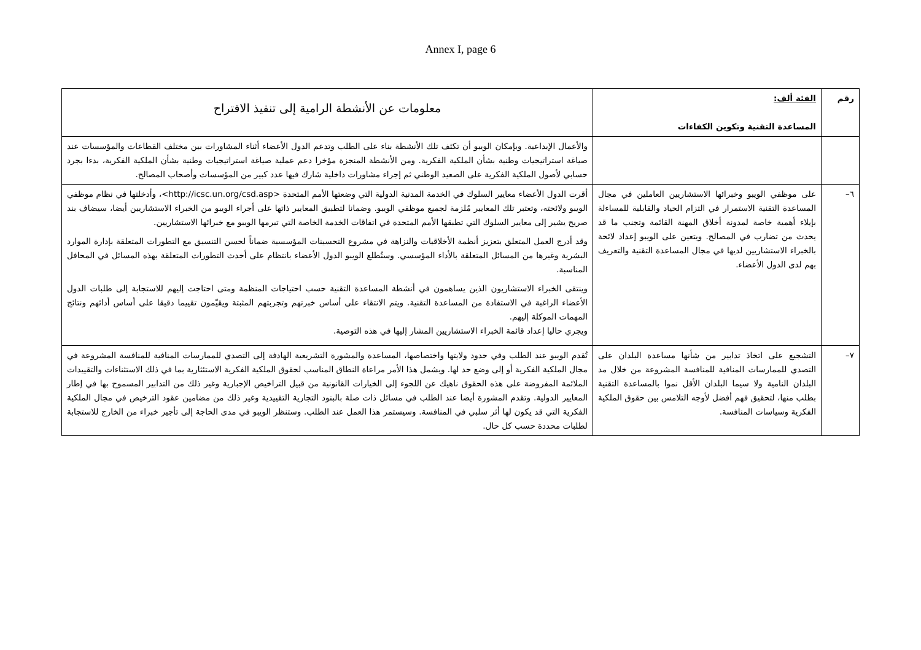Annex I, page 6
| رقم | الفئة ألف: المساعدة التقنية وتكوين الكفاءات | معلومات عن الأنشطة الرامية إلى تنفيذ الاقتراح |
| --- | --- | --- |
| | | والأعمال الإبداعية. وبإمكان الويبو أن تكثف تلك الأنشطة بناء على الطلب وتدعم الدول الأعضاء أثناء المشاورات بين مختلف القطاعات والمؤسسات عند صياغة استراتيجيات وطنية بشأن الملكية الفكرية. ومن الأنشطة المنجزة مؤخرا دعم عملية صياغة استراتيجيات وطنية بشأن الملكية الفكرية، بدءا بجرد حسابي لأصول الملكية الفكرية على الصعيد الوطني ثم إجراء مشاورات داخلية شارك فيها عدد كبير من المؤسسات وأصحاب المصالح. |
| ٦– | على موظفي الويبو وخبرائها الاستشاريين العاملين في مجال المساعدة التقنية الاستمرار في التزام الحياد والقابلية للمساءلة بإيلاء أهمية خاصة لمدونة أخلاق المهنة القائمة وتجنب ما قد يحدث من تضارب في المصالح. ويتعين على الويبو إعداد لائحة بالخبراء الاستشاريين لديها في مجال المساعدة التقنية والتعريف بهم لدى الدول الأعضاء. | أقرت الدول الأعضاء معايير السلوك في الخدمة المدنية الدولية التي وضعتها الأمم المتحدة <http://icsc.un.org/csd.asp>، وأدخلتها في نظام موظفي الويبو ولائحته، وتعتبر تلك المعايير مُلزمة لجميع موظفي الويبو. وضمانا لتطبيق المعايير ذاتها على أجراء الويبو من الخبراء الاستشاريين أيضا، سيضاف بند صريح يشير إلى معايير السلوك التي تطبقها الأمم المتحدة في اتفاقات الخدمة الخاصة التي تبرمها الويبو مع خبرائها الاستشاريين. وقد أدرج العمل المتعلق بتعزيز أنظمة الأخلاقيات والنزاهة في مشروع التحسينات المؤسسية ضماناً لحسن التنسيق مع التطورات المتعلقة بإدارة الموارد البشرية وغيرها من المسائل المتعلقة بالأداء المؤسسي. وستُطلع الويبو الدول الأعضاء بانتظام على أحدث التطورات المتعلقة بهذه المسائل في المحافل المناسبة. وينتقى الخبراء الاستشاريون الذين يساهمون في أنشطة المساعدة التقنية حسب احتياجات المنظمة ومتى احتاجت إليهم للاستجابة إلى طلبات الدول الأعضاء الراغبة في الاستفادة من المساعدة التقنية. ويتم الانتقاء على أساس خبرتهم وتجربتهم المثبتة ويقيّمون تقييما دقيقا على أساس أدائهم ونتائج المهمات الموكلة إليهم. ويجري حاليا إعداد قائمة الخبراء الاستشاريين المشار إليها في هذه التوصية. |
| ٧– | التشجيع على اتخاذ تدابير من شأنها مساعدة البلدان على التصدي للممارسات المنافية للمنافسة المشروعة من خلال مد البلدان النامية ولا سيما البلدان الأقل نموا بالمساعدة التقنية بطلب منها، لتحقيق فهم أفضل لأوجه التلامس بين حقوق الملكية الفكرية وسياسات المنافسة. | تُقدم الويبو عند الطلب وفي حدود ولايتها واختصاصها، المساعدة والمشورة التشريعية الهادفة إلى التصدي للممارسات المنافية للمنافسة المشروعة في مجال الملكية الفكرية أو إلى وضع حد لها. ويشمل هذا الأمر مراعاة النطاق المناسب لحقوق الملكية الفكرية الاستئثارية بما في ذلك الاستثناءات والتقييدات الملائمة المفروضة على هذه الحقوق ناهيك عن اللجوء إلى الخيارات القانونية من قبيل التراخيص الإجبارية وغير ذلك من التدابير المسموح بها في إطار المعايير الدولية. وتقدم المشورة أيضا عند الطلب في مسائل ذات صلة بالبنود التجارية التقييدية وغير ذلك من مضامين عقود الترخيص في مجال الملكية الفكرية التي قد يكون لها أثر سلبي في المنافسة. وسيستمر هذا العمل عند الطلب. وستنظر الويبو في مدى الحاجة إلى تأجير خبراء من الخارج للاستجابة لطلبات محددة حسب كل حال. |